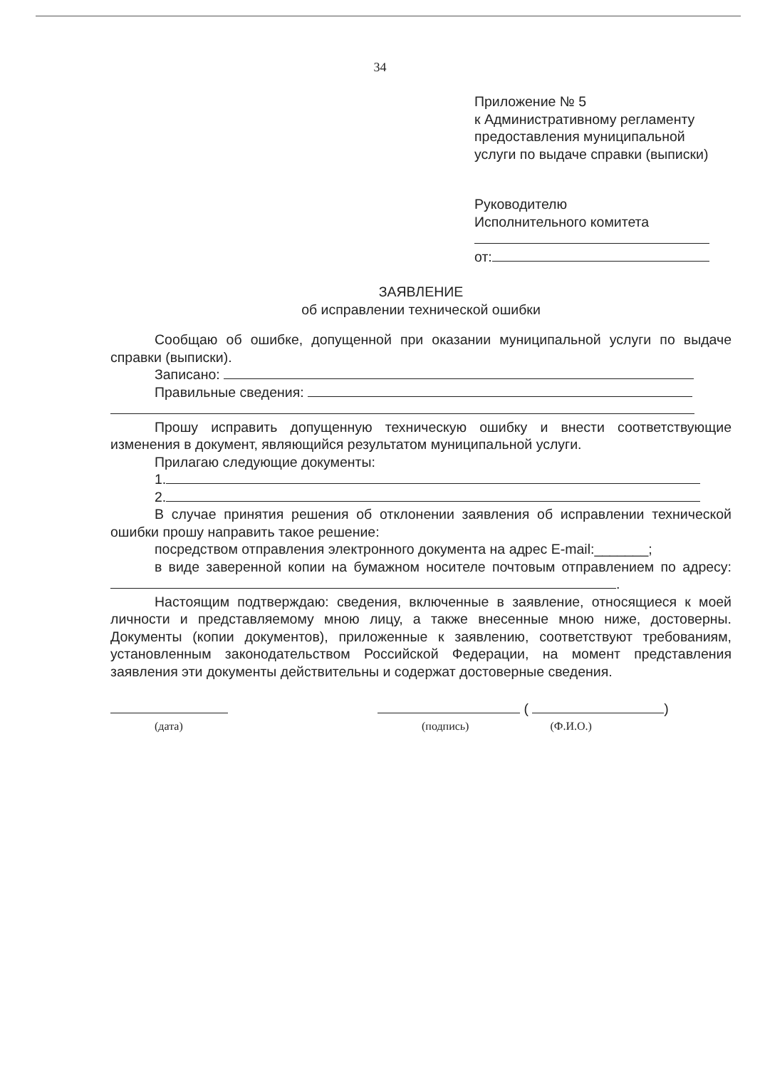34
Приложение № 5
к Административному регламенту
предоставления муниципальной
услуги по выдаче справки (выписки)
Руководителю
Исполнительного комитета
от:
ЗАЯВЛЕНИЕ
об исправлении технической ошибки
Сообщаю об ошибке, допущенной при оказании муниципальной услуги по выдаче справки (выписки).
Записано:
Правильные сведения:
Прошу исправить допущенную техническую ошибку и внести соответствующие изменения в документ, являющийся результатом муниципальной услуги.
Прилагаю следующие документы:
1.
2.
В случае принятия решения об отклонении заявления об исправлении технической ошибки прошу направить такое решение:
посредством отправления электронного документа на адрес E-mail:_______;
в виде заверенной копии на бумажном носителе почтовым отправлением по адресу: .
Настоящим подтверждаю: сведения, включенные в заявление, относящиеся к моей личности и представляемому мною лицу, а также внесенные мною ниже, достоверны. Документы (копии документов), приложенные к заявлению, соответствуют требованиям, установленным законодательством Российской Федерации, на момент представления заявления эти документы действительны и содержат достоверные сведения.
(дата)
( )
(подпись) (Ф.И.О.)